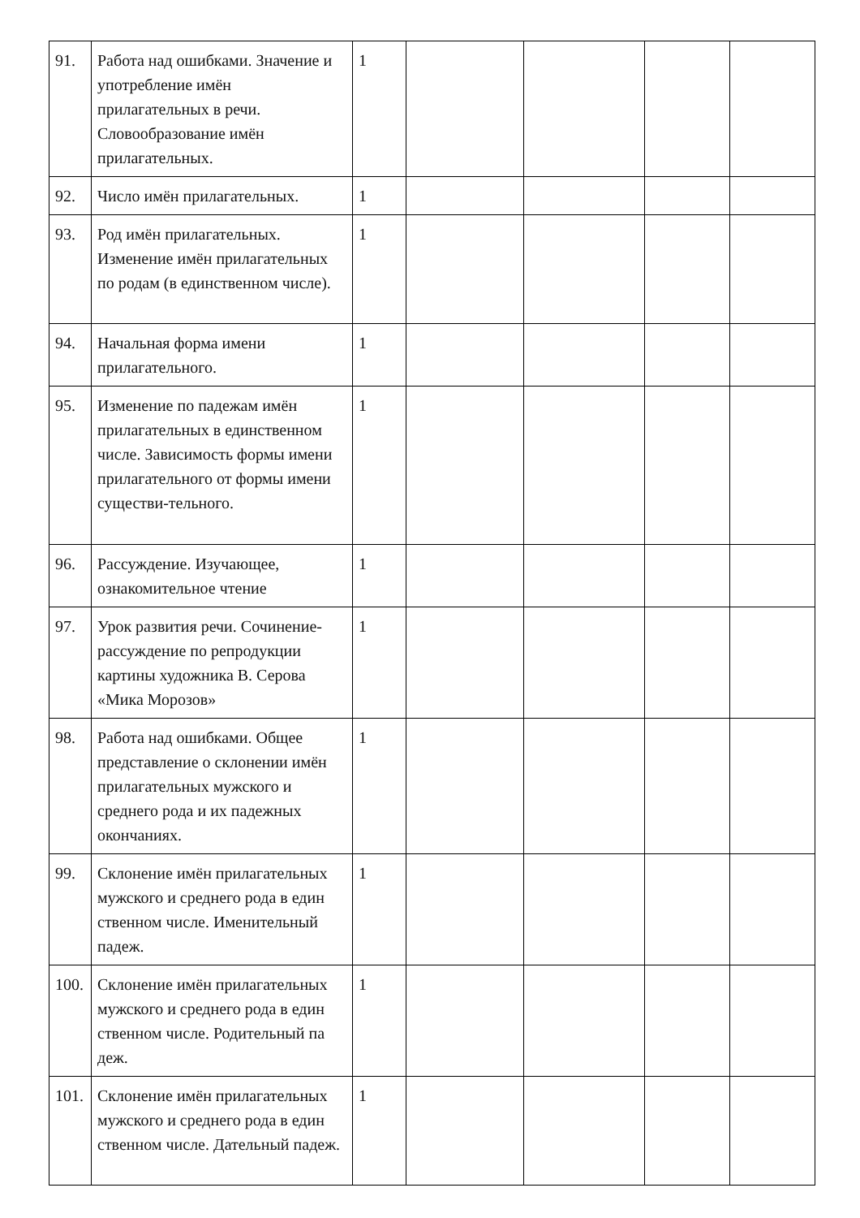| 91. | Работа над ошибками. Значение и употребление имён прилагательных в речи. Словообразование имён прилагательных. | 1 | | | | |
| 92. | Число имён прилагательных. | 1 | | | | |
| 93. | Род имён прилагательных. Изменение имён прилагательных по родам (в единственном числе). | 1 | | | | |
| 94. | Начальная форма имени прилагательного. | 1 | | | | |
| 95. | Изменение по падежам имён прилагательных в единственном числе. Зависимость формы имени прилагательного от формы имени существи-тельного. | 1 | | | | |
| 96. | Рассуждение. Изучающее, ознакомительное чтение | 1 | | | | |
| 97. | Урок развития речи. Сочинение-рассуждение по репродукции картины художника В. Серова «Мика Морозов» | 1 | | | | |
| 98. | Работа над ошибками. Общее представление о склонении имён прилагательных мужского и среднего рода и их падежных окончаниях. | 1 | | | | |
| 99. | Склонение имён прилагательных мужского и среднего рода в един ственном числе. Именительный падеж. | 1 | | | | |
| 100. | Склонение имён прилагательных мужского и среднего рода в един ственном числе. Родительный па деж. | 1 | | | | |
| 101. | Склонение имён прилагательных мужского и среднего рода в един ственном числе. Дательный падеж. | 1 | | | | |